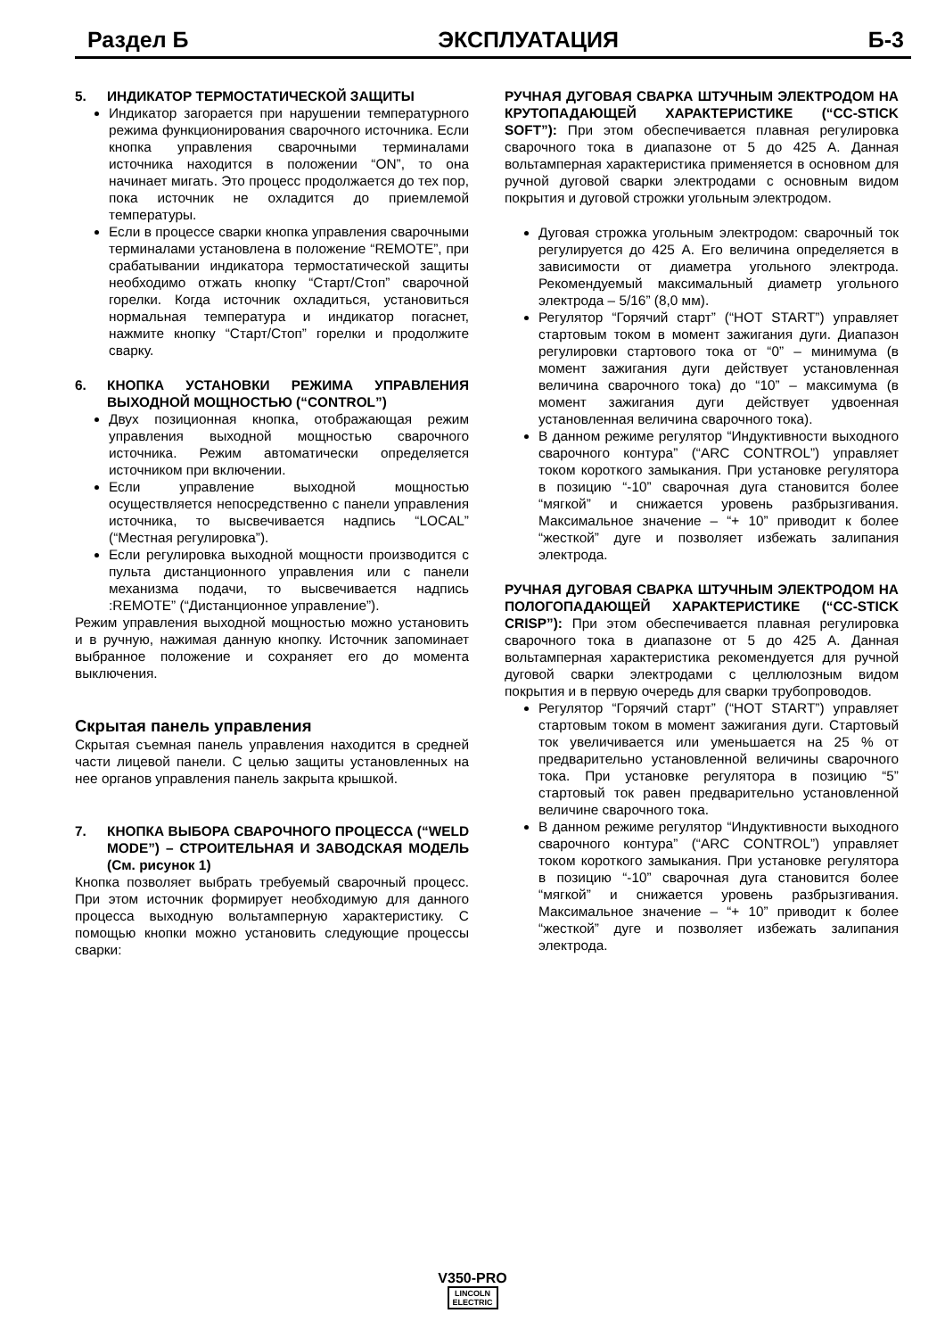Раздел Б ЭКСПЛУАТАЦИЯ Б-3
5. ИНДИКАТОР ТЕРМОСТАТИЧЕСКОЙ ЗАЩИТЫ
Индикатор загорается при нарушении температурного режима функционирования сварочного источника. Если кнопка управления сварочными терминалами источника находится в положении “ON”, то она начинает мигать. Это процесс продолжается до тех пор, пока источник не охладится до приемлемой температуры.
Если в процессе сварки кнопка управления сварочными терминалами установлена в положение “REMOTE”, при срабатывании индикатора термостатической защиты необходимо отжать кнопку “Старт/Стоп” сварочной горелки. Когда источник охладиться, установиться нормальная температура и индикатор погаснет, нажмите кнопку “Старт/Стоп” горелки и продолжите сварку.
6. КНОПКА УСТАНОВКИ РЕЖИМА УПРАВЛЕНИЯ ВЫХОДНОЙ МОЩНОСТЬЮ (“CONTROL”)
Двух позиционная кнопка, отображающая режим управления выходной мощностью сварочного источника. Режим автоматически определяется источником при включении.
Если управление выходной мощностью осуществляется непосредственно с панели управления источника, то высвечивается надпись “LOCAL” (“Местная регулировка”).
Если регулировка выходной мощности производится с пульта дистанционного управления или с панели механизма подачи, то высвечивается надпись :REMOTE” (“Дистанционное управление”).
Режим управления выходной мощностью можно установить и в ручную, нажимая данную кнопку. Источник запоминает выбранное положение и сохраняет его до момента выключения.
Скрытая панель управления
Скрытая съемная панель управления находится в средней части лицевой панели. С целью защиты установленных на нее органов управления панель закрыта крышкой.
7. КНОПКА ВЫБОРА СВАРОЧНОГО ПРОЦЕССА (“WELD MODE”) – СТРОИТЕЛЬНАЯ И ЗАВОДСКАЯ МОДЕЛЬ (См. рисунок 1)
Кнопка позволяет выбрать требуемый сварочный процесс. При этом источник формирует необходимую для данного процесса выходную вольтамперную характеристику. С помощью кнопки можно установить следующие процессы сварки:
РУЧНАЯ ДУГОВАЯ СВАРКА ШТУЧНЫМ ЭЛЕКТРОДОМ НА КРУТОПАДАЮЩЕЙ ХАРАКТЕРИСТИКЕ (“CC-STICK SOFT”): При этом обеспечивается плавная регулировка сварочного тока в диапазоне от 5 до 425 А. Данная вольтамперная характеристика применяется в основном для ручной дуговой сварки электродами с основным видом покрытия и дуговой строжки угольным электродом.
Дуговая строжка угольным электродом: сварочный ток регулируется до 425 А. Его величина определяется в зависимости от диаметра угольного электрода. Рекомендуемый максимальный диаметр угольного электрода – 5/16” (8,0 мм).
Регулятор “Горячий старт” (“HOT START”) управляет стартовым током в момент зажигания дуги. Диапазон регулировки стартового тока от “0” – минимума (в момент зажигания дуги действует установленная величина сварочного тока) до “10” – максимума (в момент зажигания дуги действует удвоенная установленная величина сварочного тока).
В данном режиме регулятор “Индуктивности выходного сварочного контура” (“ARC CONTROL”) управляет током короткого замыкания. При установке регулятора в позицию “-10” сварочная дуга становится более “мягкой” и снижается уровень разбрызгивания. Максимальное значение – “+ 10” приводит к более “жесткой” дуге и позволяет избежать залипания электрода.
РУЧНАЯ ДУГОВАЯ СВАРКА ШТУЧНЫМ ЭЛЕКТРОДОМ НА ПОЛОГОПАДАЮЩЕЙ ХАРАКТЕРИСТИКЕ (“CC-STICK CRISP”): При этом обеспечивается плавная регулировка сварочного тока в диапазоне от 5 до 425 А. Данная вольтамперная характеристика рекомендуется для ручной дуговой сварки электродами с целлюлозным видом покрытия и в первую очередь для сварки трубопроводов.
Регулятор “Горячий старт” (“HOT START”) управляет стартовым током в момент зажигания дуги. Стартовый ток увеличивается или уменьшается на 25 % от предварительно установленной величины сварочного тока. При установке регулятора в позицию “5” стартовый ток равен предварительно установленной величине сварочного тока.
В данном режиме регулятор “Индуктивности выходного сварочного контура” (“ARC CONTROL”) управляет током короткого замыкания. При установке регулятора в позицию “-10” сварочная дуга становится более “мягкой” и снижается уровень разбрызгивания. Максимальное значение – “+ 10” приводит к более “жесткой” дуге и позволяет избежать залипания электрода.
V350-PRO
LINCOLN
ELECTRIC